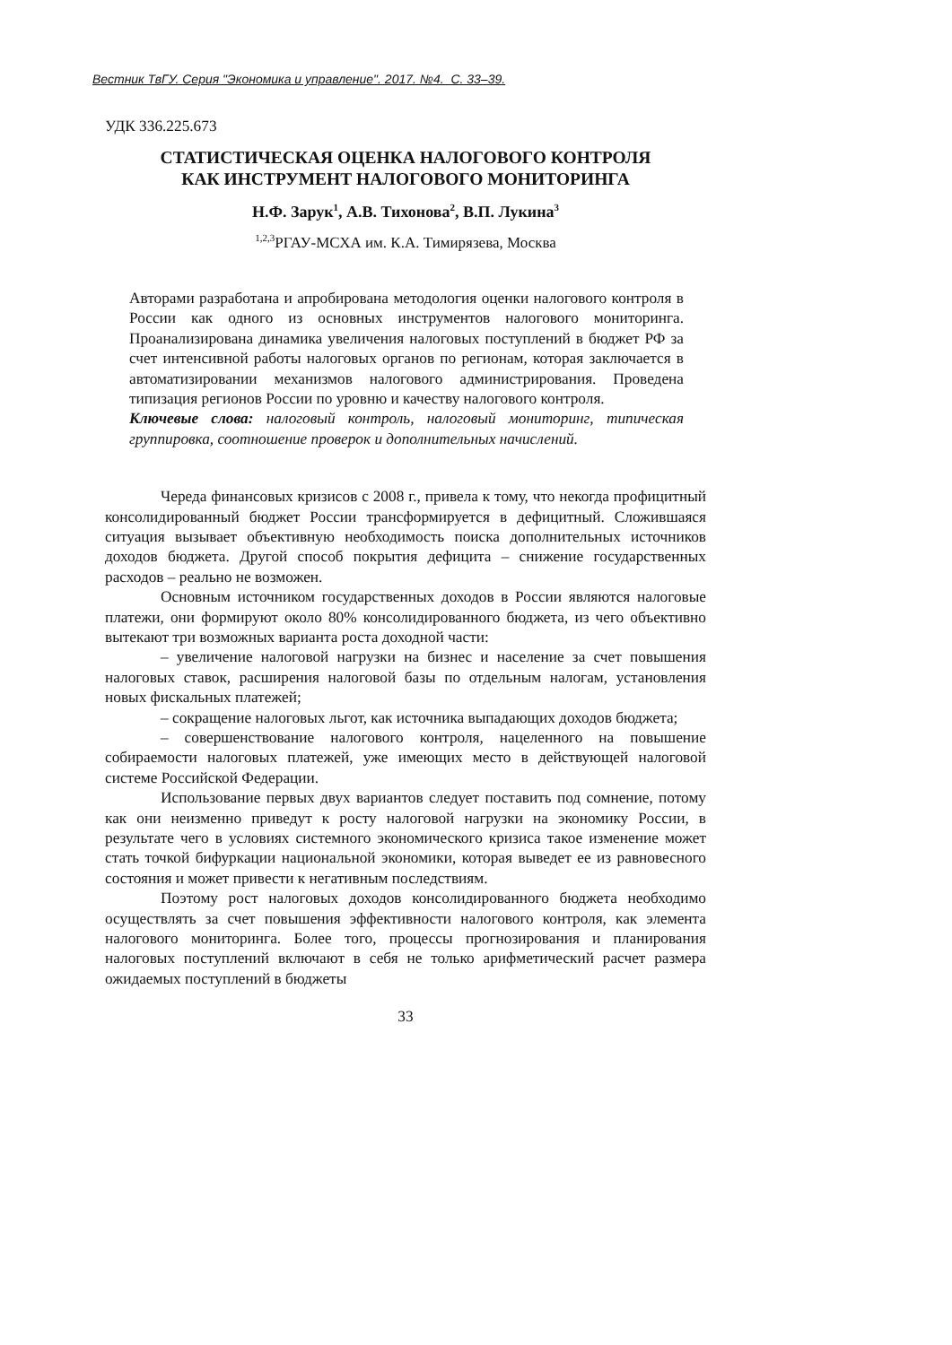Вестник ТвГУ. Серия "Экономика и управление". 2017. №4. С. 33–39.
УДК 336.225.673
СТАТИСТИЧЕСКАЯ ОЦЕНКА НАЛОГОВОГО КОНТРОЛЯ
КАК ИНСТРУМЕНТ НАЛОГОВОГО МОНИТОРИНГА
Н.Ф. Зарук<sup>1</sup>, А.В. Тихонова<sup>2</sup>, В.П. Лукина<sup>3</sup>
<sup>1,2,3</sup>РГАУ-МСХА им. К.А. Тимирязева, Москва
Авторами разработана и апробирована методология оценки налогового контроля в России как одного из основных инструментов налогового мониторинга. Проанализирована динамика увеличения налоговых поступлений в бюджет РФ за счет интенсивной работы налоговых органов по регионам, которая заключается в автоматизировании механизмов налогового администрирования. Проведена типизация регионов России по уровню и качеству налогового контроля.
Ключевые слова: налоговый контроль, налоговый мониторинг, типическая группировка, соотношение проверок и дополнительных начислений.
Череда финансовых кризисов с 2008 г., привела к тому, что некогда профицитный консолидированный бюджет России трансформируется в дефицитный. Сложившаяся ситуация вызывает объективную необходимость поиска дополнительных источников доходов бюджета. Другой способ покрытия дефицита – снижение государственных расходов – реально не возможен.
Основным источником государственных доходов в России являются налоговые платежи, они формируют около 80% консолидированного бюджета, из чего объективно вытекают три возможных варианта роста доходной части:
– увеличение налоговой нагрузки на бизнес и население за счет повышения налоговых ставок, расширения налоговой базы по отдельным налогам, установления новых фискальных платежей;
– сокращение налоговых льгот, как источника выпадающих доходов бюджета;
– совершенствование налогового контроля, нацеленного на повышение собираемости налоговых платежей, уже имеющих место в действующей налоговой системе Российской Федерации.
Использование первых двух вариантов следует поставить под сомнение, потому как они неизменно приведут к росту налоговой нагрузки на экономику России, в результате чего в условиях системного экономического кризиса такое изменение может стать точкой бифуркации национальной экономики, которая выведет ее из равновесного состояния и может привести к негативным последствиям.
Поэтому рост налоговых доходов консолидированного бюджета необходимо осуществлять за счет повышения эффективности налогового контроля, как элемента налогового мониторинга. Более того, процессы прогнозирования и планирования налоговых поступлений включают в себя не только арифметический расчет размера ожидаемых поступлений в бюджеты
33